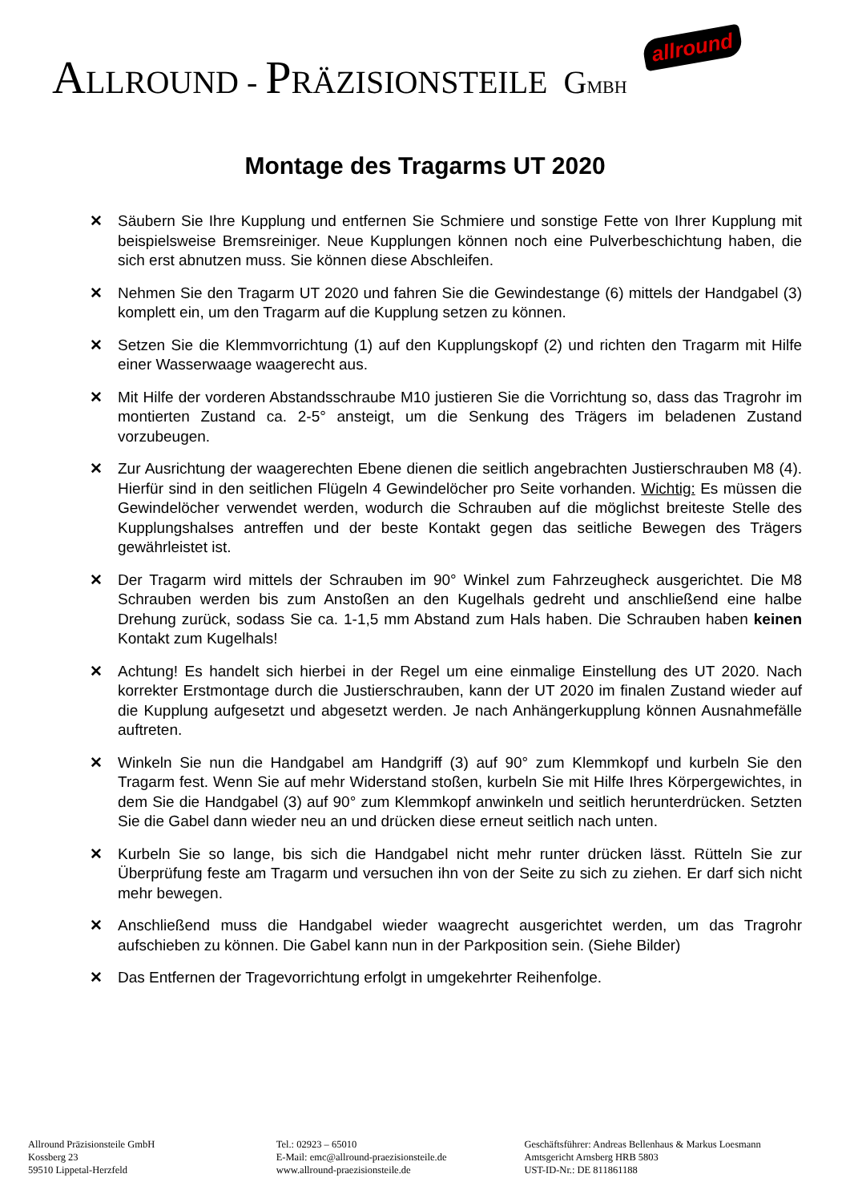ALLROUND - PRÄZISIONSTEILE GMBH allround
Montage des Tragarms UT 2020
✕ Säubern Sie Ihre Kupplung und entfernen Sie Schmiere und sonstige Fette von Ihrer Kupplung mit beispielsweise Bremsreiniger. Neue Kupplungen können noch eine Pulverbeschichtung haben, die sich erst abnutzen muss. Sie können diese Abschleifen.
✕ Nehmen Sie den Tragarm UT 2020 und fahren Sie die Gewindestange (6) mittels der Handgabel (3) komplett ein, um den Tragarm auf die Kupplung setzen zu können.
✕ Setzen Sie die Klemmvorrichtung (1) auf den Kupplungskopf (2) und richten den Tragarm mit Hilfe einer Wasserwaage waagerecht aus.
✕ Mit Hilfe der vorderen Abstandsschraube M10 justieren Sie die Vorrichtung so, dass das Tragrohr im montierten Zustand ca. 2-5° ansteigt, um die Senkung des Trägers im beladenen Zustand vorzubeugen.
✕ Zur Ausrichtung der waagerechten Ebene dienen die seitlich angebrachten Justierschrauben M8 (4). Hierfür sind in den seitlichen Flügeln 4 Gewindelöcher pro Seite vorhanden. Wichtig: Es müssen die Gewindelöcher verwendet werden, wodurch die Schrauben auf die möglichst breiteste Stelle des Kupplungshalses antreffen und der beste Kontakt gegen das seitliche Bewegen des Trägers gewährleistet ist.
✕ Der Tragarm wird mittels der Schrauben im 90° Winkel zum Fahrzeugheck ausgerichtet. Die M8 Schrauben werden bis zum Anstoßen an den Kugelhals gedreht und anschließend eine halbe Drehung zurück, sodass Sie ca. 1-1,5 mm Abstand zum Hals haben. Die Schrauben haben keinen Kontakt zum Kugelhals!
✕ Achtung! Es handelt sich hierbei in der Regel um eine einmalige Einstellung des UT 2020. Nach korrekter Erstmontage durch die Justierschrauben, kann der UT 2020 im finalen Zustand wieder auf die Kupplung aufgesetzt und abgesetzt werden. Je nach Anhängerkupplung können Ausnahmefälle auftreten.
✕ Winkeln Sie nun die Handgabel am Handgriff (3) auf 90° zum Klemmkopf und kurbeln Sie den Tragarm fest. Wenn Sie auf mehr Widerstand stoßen, kurbeln Sie mit Hilfe Ihres Körpergewichtes, in dem Sie die Handgabel (3) auf 90° zum Klemmkopf anwinkeln und seitlich herunterdrücken. Setzten Sie die Gabel dann wieder neu an und drücken diese erneut seitlich nach unten.
✕ Kurbeln Sie so lange, bis sich die Handgabel nicht mehr runter drücken lässt. Rütteln Sie zur Überprüfung feste am Tragarm und versuchen ihn von der Seite zu sich zu ziehen. Er darf sich nicht mehr bewegen.
✕ Anschließend muss die Handgabel wieder waagrecht ausgerichtet werden, um das Tragrohr aufschieben zu können. Die Gabel kann nun in der Parkposition sein. (Siehe Bilder)
✕ Das Entfernen der Tragevorrichtung erfolgt in umgekehrter Reihenfolge.
Allround Präzisionsteile GmbH
Kossberg 23
59510 Lippetal-Herzfeld
Tel.: 02923 – 65010
E-Mail: emc@allround-praezisionsteile.de
www.allround-praezisionsteile.de
Geschäftsführer: Andreas Bellenhaus & Markus Loesmann
Amtsgericht Arnsberg HRB 5803
UST-ID-Nr.: DE 811861188